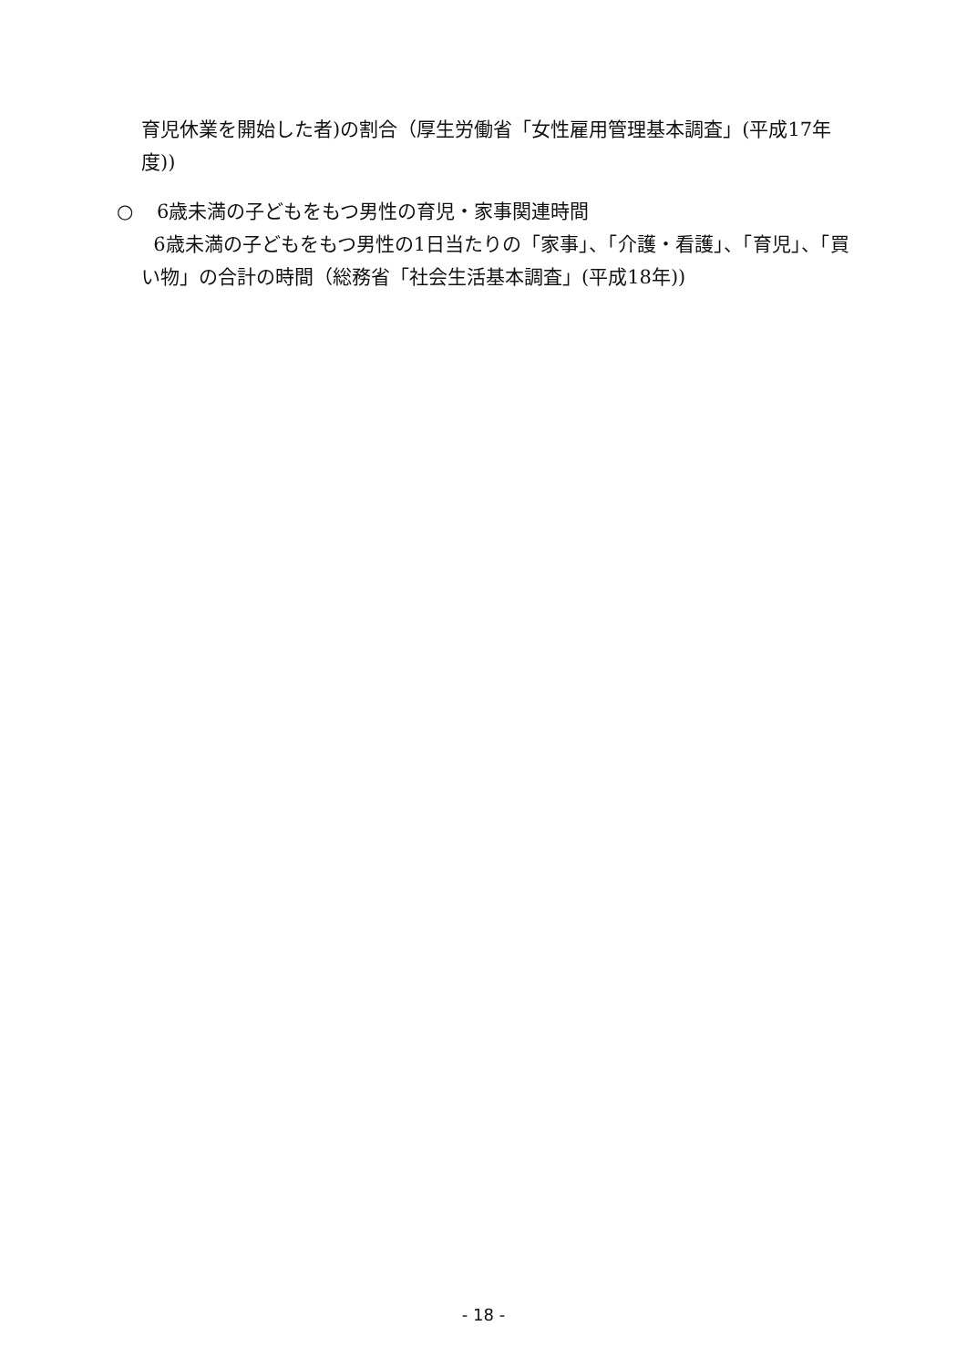育児休業を開始した者)の割合（厚生労働省「女性雇用管理基本調査」(平成17年度))
○ 6歳未満の子どもをもつ男性の育児・家事関連時間
6歳未満の子どもをもつ男性の1日当たりの「家事」、「介護・看護」、「育児」、「買い物」の合計の時間（総務省「社会生活基本調査」(平成18年))
- 18 -